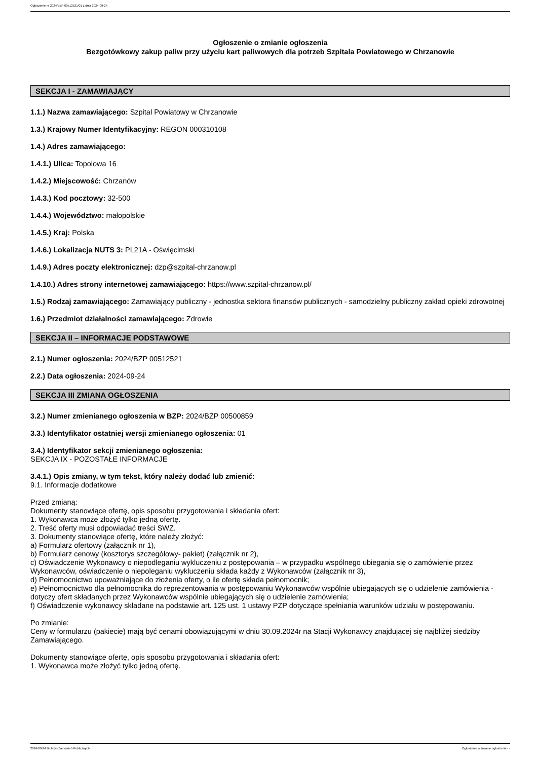Ogłoszenie nr 2024/BZP 00512521/01 z dnia 2024-09-24
Ogłoszenie o zmianie ogłoszenia
Bezgotówkowy zakup paliw przy użyciu kart paliwowych dla potrzeb Szpitala Powiatowego w Chrzanowie
SEKCJA I - ZAMAWIAJĄCY
1.1.) Nazwa zamawiającego: Szpital Powiatowy w Chrzanowie
1.3.) Krajowy Numer Identyfikacyjny: REGON 000310108
1.4.) Adres zamawiającego:
1.4.1.) Ulica: Topolowa 16
1.4.2.) Miejscowość: Chrzanów
1.4.3.) Kod pocztowy: 32-500
1.4.4.) Województwo: małopolskie
1.4.5.) Kraj: Polska
1.4.6.) Lokalizacja NUTS 3: PL21A - Oświęcimski
1.4.9.) Adres poczty elektronicznej: dzp@szpital-chrzanow.pl
1.4.10.) Adres strony internetowej zamawiającego: https://www.szpital-chrzanow.pl/
1.5.) Rodzaj zamawiającego: Zamawiający publiczny - jednostka sektora finansów publicznych - samodzielny publiczny zakład opieki zdrowotnej
1.6.) Przedmiot działalności zamawiającego: Zdrowie
SEKCJA II – INFORMACJE PODSTAWOWE
2.1.) Numer ogłoszenia: 2024/BZP 00512521
2.2.) Data ogłoszenia: 2024-09-24
SEKCJA III ZMIANA OGŁOSZENIA
3.2.) Numer zmienianego ogłoszenia w BZP: 2024/BZP 00500859
3.3.) Identyfikator ostatniej wersji zmienianego ogłoszenia: 01
3.4.) Identyfikator sekcji zmienianego ogłoszenia:
SEKCJA IX - POZOSTAŁE INFORMACJE
3.4.1.) Opis zmiany, w tym tekst, który należy dodać lub zmienić:
9.1. Informacje dodatkowe
Przed zmianą:
Dokumenty stanowiące ofertę, opis sposobu przygotowania i składania ofert:
1. Wykonawca może złożyć tylko jedną ofertę.
2. Treść oferty musi odpowiadać treści SWZ.
3. Dokumenty stanowiące ofertę, które należy złożyć:
a) Formularz ofertowy (załącznik nr 1),
b) Formularz cenowy (kosztorys szczegółowy- pakiet) (załącznik nr 2),
c) Oświadczenie Wykonawcy o niepodleganiu wykluczeniu z postępowania – w przypadku wspólnego ubiegania się o zamówienie przez Wykonawców, oświadczenie o niepoleganiu wykluczeniu składa każdy z Wykonawców (załącznik nr 3),
d) Pełnomocnictwo upoważniające do złożenia oferty, o ile ofertę składa pełnomocnik;
e) Pełnomocnictwo dla pełnomocnika do reprezentowania w postępowaniu Wykonawców wspólnie ubiegających się o udzielenie zamówienia - dotyczy ofert składanych przez Wykonawców wspólnie ubiegających się o udzielenie zamówienia;
f) Oświadczenie wykonawcy składane na podstawie art. 125 ust. 1 ustawy PZP dotyczące spełniania warunków udziału w postępowaniu.
Po zmianie:
Ceny w formularzu (pakiecie) mają być cenami obowiązującymi w dniu 30.09.2024r na Stacji Wykonawcy znajdującej się najbliżej siedziby Zamawiającego.
Dokumenty stanowiące ofertę, opis sposobu przygotowania i składania ofert:
1. Wykonawca może złożyć tylko jedną ofertę.
2024-09-24 Biuletyn Zamówień Publicznych Ogłoszenie o zmianie ogłoszenia - -